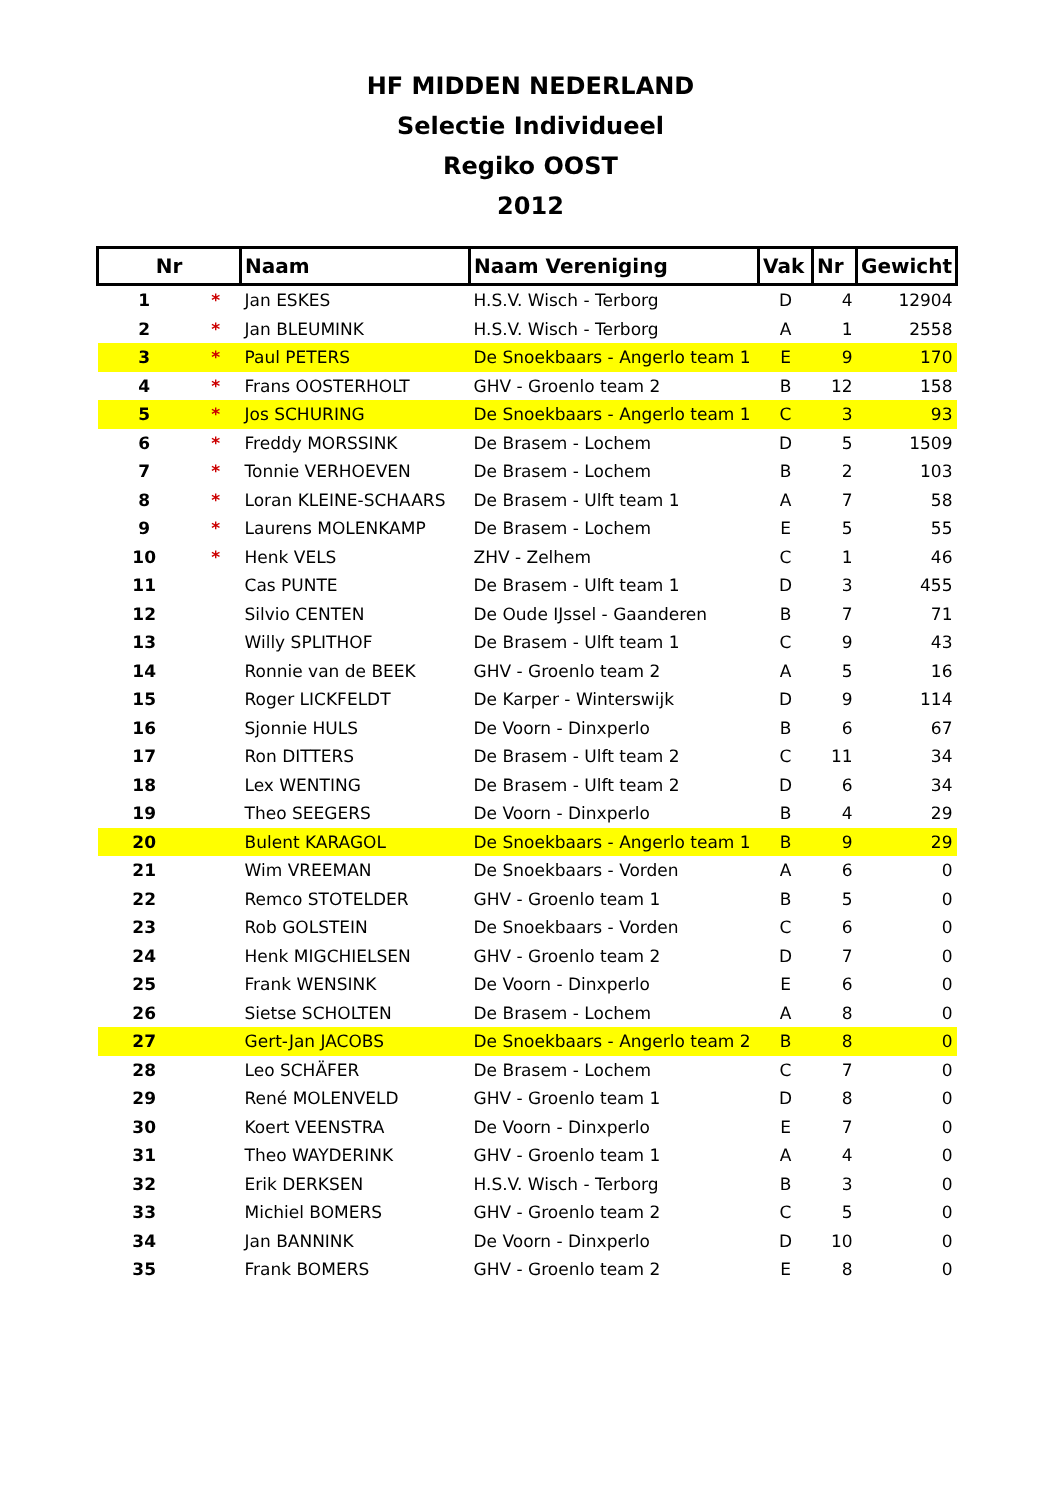HF MIDDEN NEDERLAND
Selectie Individueel
Regiko OOST
2012
| Nr | | Naam | Naam Vereniging | Vak | Nr | Gewicht |
| --- | --- | --- | --- | --- | --- | --- |
| 1 | * | Jan ESKES | H.S.V. Wisch - Terborg | D | 4 | 12904 |
| 2 | * | Jan BLEUMINK | H.S.V. Wisch - Terborg | A | 1 | 2558 |
| 3 | * | Paul PETERS | De Snoekbaars - Angerlo team 1 | E | 9 | 170 |
| 4 | * | Frans OOSTERHOLT | GHV - Groenlo team 2 | B | 12 | 158 |
| 5 | * | Jos SCHURING | De Snoekbaars - Angerlo team 1 | C | 3 | 93 |
| 6 | * | Freddy MORSSINK | De Brasem - Lochem | D | 5 | 1509 |
| 7 | * | Tonnie VERHOEVEN | De Brasem - Lochem | B | 2 | 103 |
| 8 | * | Loran KLEINE-SCHAARS | De Brasem - Ulft team 1 | A | 7 | 58 |
| 9 | * | Laurens MOLENKAMP | De Brasem - Lochem | E | 5 | 55 |
| 10 | * | Henk VELS | ZHV - Zelhem | C | 1 | 46 |
| 11 | | Cas PUNTE | De Brasem - Ulft team 1 | D | 3 | 455 |
| 12 | | Silvio CENTEN | De Oude IJssel - Gaanderen | B | 7 | 71 |
| 13 | | Willy SPLITHOF | De Brasem - Ulft team 1 | C | 9 | 43 |
| 14 | | Ronnie van de BEEK | GHV - Groenlo team 2 | A | 5 | 16 |
| 15 | | Roger LICKFELDT | De Karper - Winterswijk | D | 9 | 114 |
| 16 | | Sjonnie HULS | De Voorn - Dinxperlo | B | 6 | 67 |
| 17 | | Ron DITTERS | De Brasem - Ulft team 2 | C | 11 | 34 |
| 18 | | Lex WENTING | De Brasem - Ulft team 2 | D | 6 | 34 |
| 19 | | Theo SEEGERS | De Voorn - Dinxperlo | B | 4 | 29 |
| 20 | | Bulent KARAGOL | De Snoekbaars - Angerlo team 1 | B | 9 | 29 |
| 21 | | Wim VREEMAN | De Snoekbaars - Vorden | A | 6 | 0 |
| 22 | | Remco STOTELDER | GHV - Groenlo team 1 | B | 5 | 0 |
| 23 | | Rob GOLSTEIN | De Snoekbaars - Vorden | C | 6 | 0 |
| 24 | | Henk MIGCHIELSEN | GHV - Groenlo team 2 | D | 7 | 0 |
| 25 | | Frank WENSINK | De Voorn - Dinxperlo | E | 6 | 0 |
| 26 | | Sietse SCHOLTEN | De Brasem - Lochem | A | 8 | 0 |
| 27 | | Gert-Jan JACOBS | De Snoekbaars - Angerlo team 2 | B | 8 | 0 |
| 28 | | Leo SCHÄFER | De Brasem - Lochem | C | 7 | 0 |
| 29 | | René MOLENVELD | GHV - Groenlo team 1 | D | 8 | 0 |
| 30 | | Koert VEENSTRA | De Voorn - Dinxperlo | E | 7 | 0 |
| 31 | | Theo WAYDERINK | GHV - Groenlo team 1 | A | 4 | 0 |
| 32 | | Erik DERKSEN | H.S.V. Wisch - Terborg | B | 3 | 0 |
| 33 | | Michiel BOMERS | GHV - Groenlo team 2 | C | 5 | 0 |
| 34 | | Jan BANNINK | De Voorn - Dinxperlo | D | 10 | 0 |
| 35 | | Frank BOMERS | GHV - Groenlo team 2 | E | 8 | 0 |